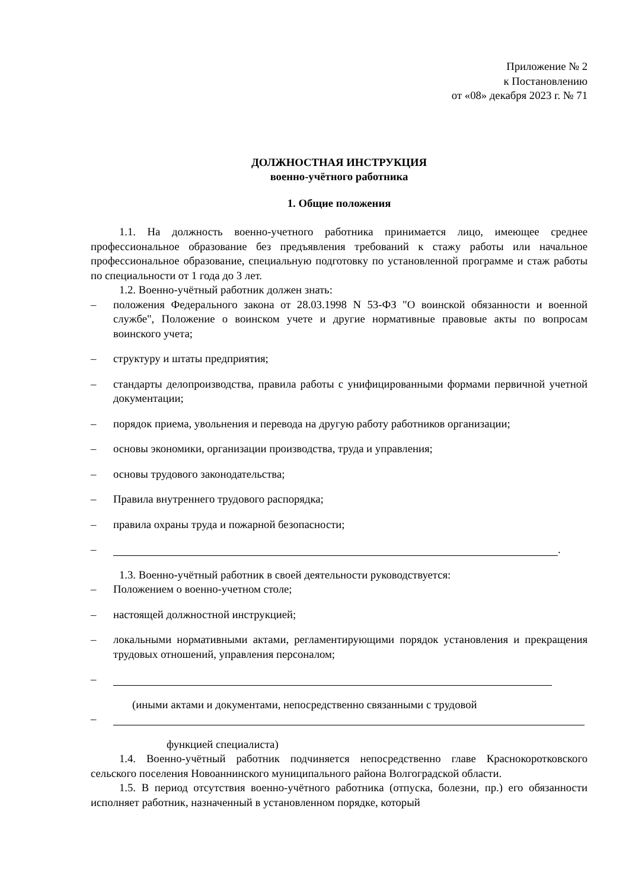Приложение № 2
к Постановлению
от «08» декабря 2023 г. № 71
ДОЛЖНОСТНАЯ ИНСТРУКЦИЯ
военно-учётного работника
1. Общие положения
1.1. На должность военно-учетного работника принимается лицо, имеющее среднее профессиональное образование без предъявления требований к стажу работы или начальное профессиональное образование, специальную подготовку по установленной программе и стаж работы по специальности от 1 года до 3 лет.
1.2. Военно-учётный работник должен знать:
– положения Федерального закона от 28.03.1998 N 53-ФЗ "О воинской обязанности и военной службе", Положение о воинском учете и другие нормативные правовые акты по вопросам воинского учета;
– структуру и штаты предприятия;
– стандарты делопроизводства, правила работы с унифицированными формами первичной учетной документации;
– порядок приема, увольнения и перевода на другую работу работников организации;
– основы экономики, организации производства, труда и управления;
– основы трудового законодательства;
– Правила внутреннего трудового распорядка;
– правила охраны труда и пожарной безопасности;
– .
1.3. Военно-учётный работник в своей деятельности руководствуется:
– Положением о военно-учетном столе;
– настоящей должностной инструкцией;
– локальными нормативными актами, регламентирующими порядок установления и прекращения трудовых отношений, управления персоналом;
–
(иными актами и документами, непосредственно связанными с трудовой
–
функцией специалиста)
1.4. Военно-учётный работник подчиняется непосредственно главе Краснокоротковского сельского поселения Новоаннинского муниципального района Волгоградской области.
1.5. В период отсутствия военно-учётного работника (отпуска, болезни, пр.) его обязанности исполняет работник, назначенный в установленном порядке, который